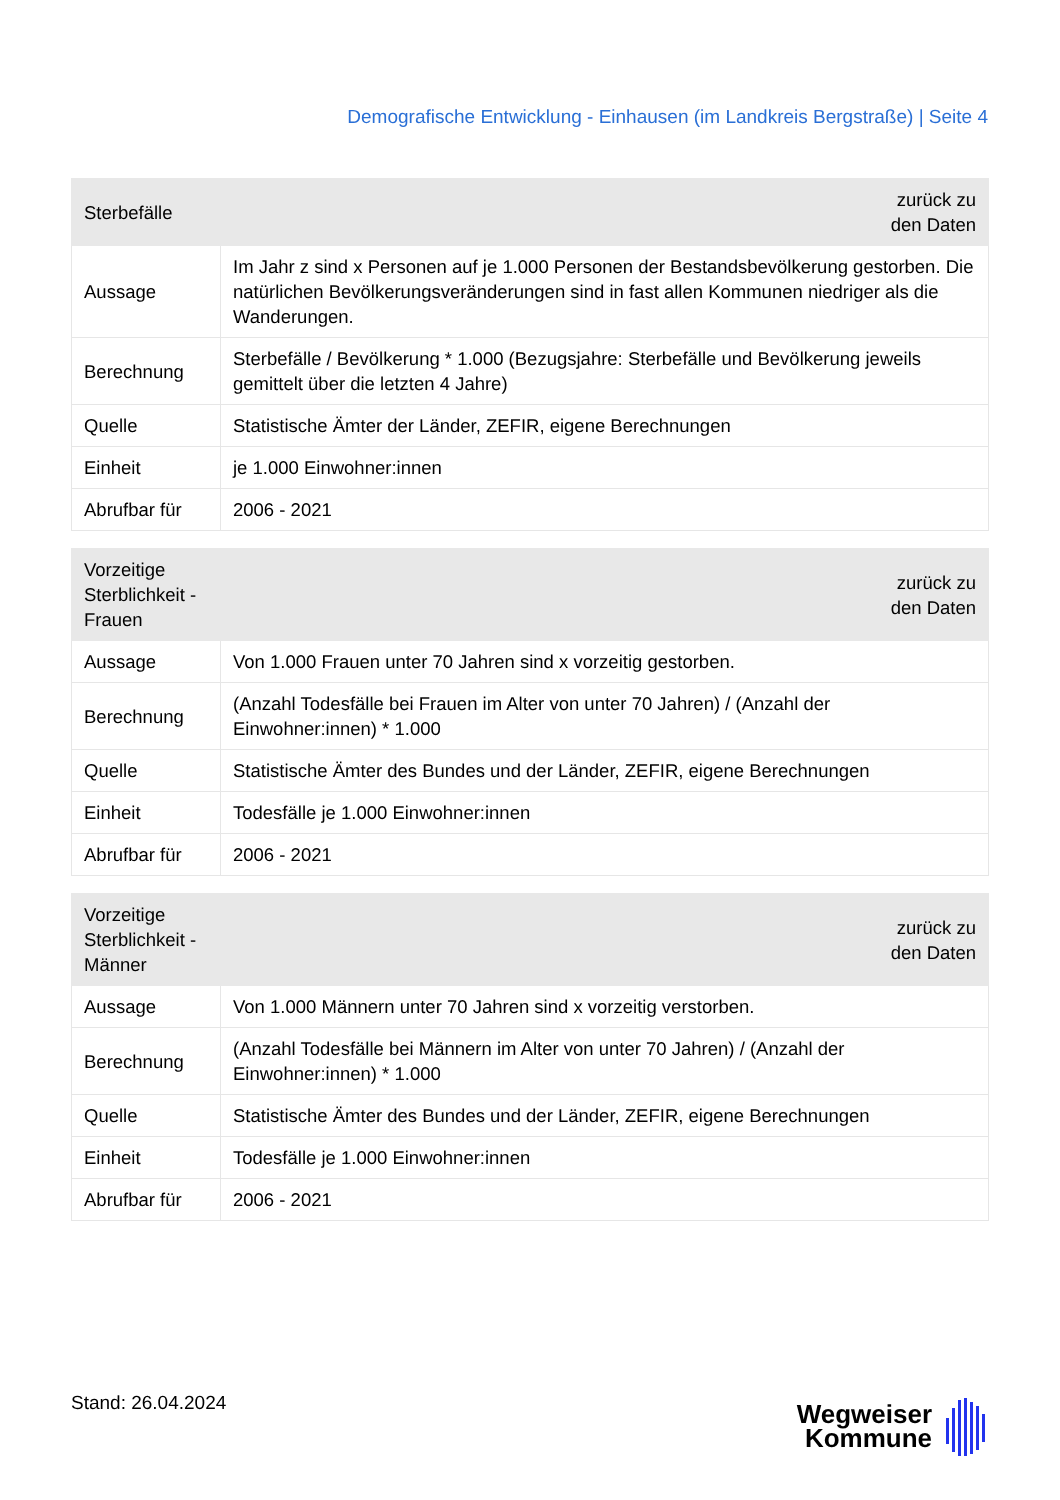Demografische Entwicklung - Einhausen (im Landkreis Bergstraße) | Seite 4
| Sterbefälle | zurück zu den Daten |
| --- | --- |
| Aussage | Im Jahr z sind x Personen auf je 1.000 Personen der Bestandsbevölkerung gestorben. Die natürlichen Bevölkerungsveränderungen sind in fast allen Kommunen niedriger als die Wanderungen. |
| Berechnung | Sterbefälle / Bevölkerung * 1.000 (Bezugsjahre: Sterbefälle und Bevölkerung jeweils gemittelt über die letzten 4 Jahre) |
| Quelle | Statistische Ämter der Länder, ZEFIR, eigene Berechnungen |
| Einheit | je 1.000 Einwohner:innen |
| Abrufbar für | 2006 - 2021 |
| Vorzeitige Sterblichkeit - Frauen | zurück zu den Daten |
| --- | --- |
| Aussage | Von 1.000 Frauen unter 70 Jahren sind x vorzeitig gestorben. |
| Berechnung | (Anzahl Todesfälle bei Frauen im Alter von unter 70 Jahren) / (Anzahl der Einwohner:innen) * 1.000 |
| Quelle | Statistische Ämter des Bundes und der Länder, ZEFIR, eigene Berechnungen |
| Einheit | Todesfälle je 1.000 Einwohner:innen |
| Abrufbar für | 2006 - 2021 |
| Vorzeitige Sterblichkeit - Männer | zurück zu den Daten |
| --- | --- |
| Aussage | Von 1.000 Männern unter 70 Jahren sind x vorzeitig verstorben. |
| Berechnung | (Anzahl Todesfälle bei Männern im Alter von unter 70 Jahren) / (Anzahl der Einwohner:innen) * 1.000 |
| Quelle | Statistische Ämter des Bundes und der Länder, ZEFIR, eigene Berechnungen |
| Einheit | Todesfälle je 1.000 Einwohner:innen |
| Abrufbar für | 2006 - 2021 |
Stand: 26.04.2024
Wegweiser
Kommune